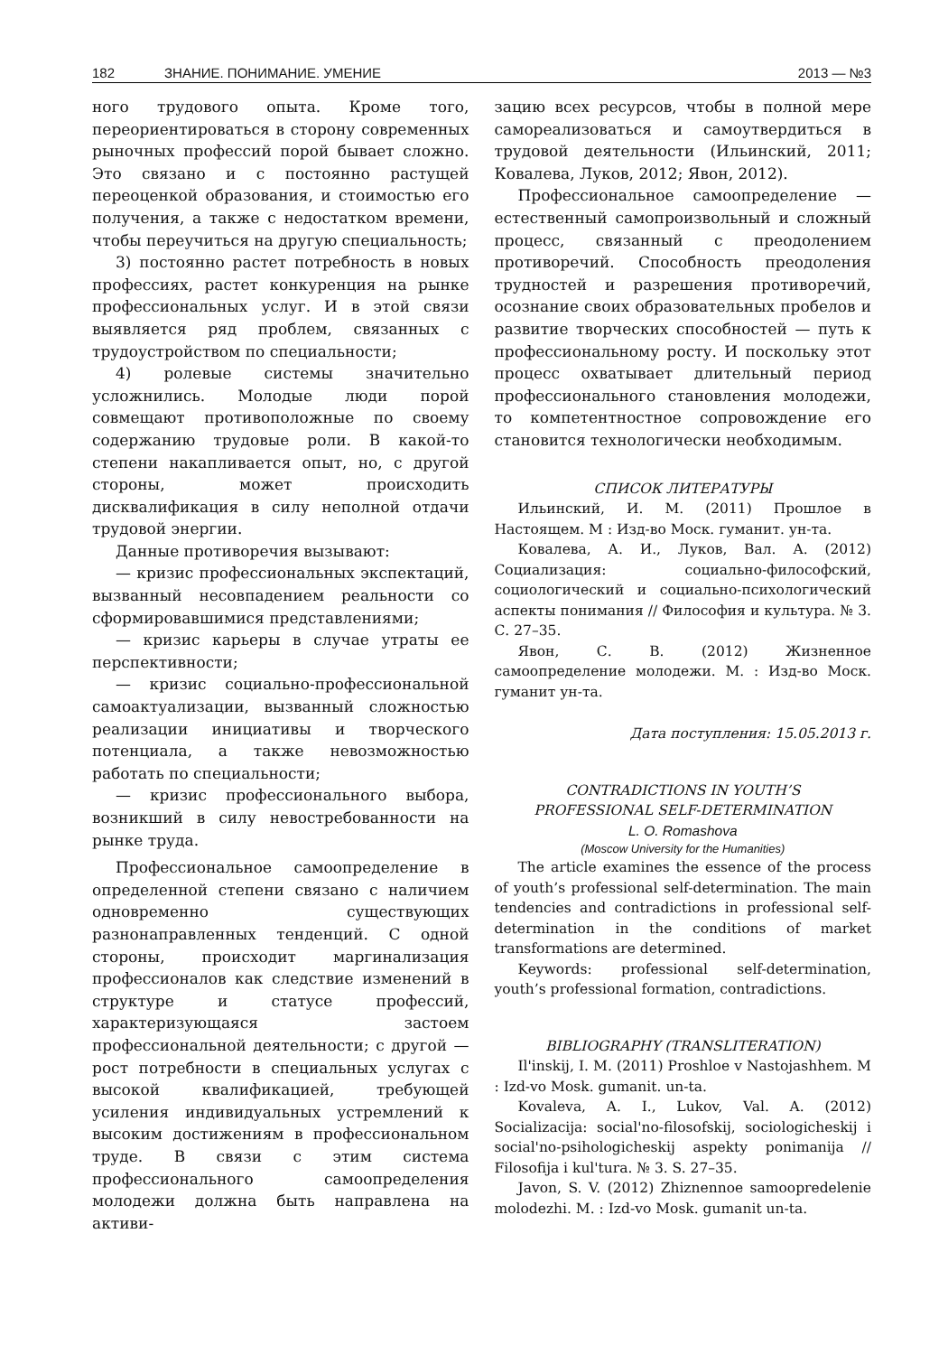182 ЗНАНИЕ. ПОНИМАНИЕ. УМЕНИЕ 2013 — №3
ного трудового опыта. Кроме того, переориентироваться в сторону современных рыночных профессий порой бывает сложно. Это связано и с постоянно растущей переоценкой образования, и стоимостью его получения, а также с недостатком времени, чтобы переучиться на другую специальность;
3) постоянно растет потребность в новых профессиях, растет конкуренция на рынке профессиональных услуг. И в этой связи выявляется ряд проблем, связанных с трудоустройством по специальности;
4) ролевые системы значительно усложнились. Молодые люди порой совмещают противоположные по своему содержанию трудовые роли. В какой-то степени накапливается опыт, но, с другой стороны, может происходить дисквалификация в силу неполной отдачи трудовой энергии.
Данные противоречия вызывают:
— кризис профессиональных экспектаций, вызванный несовпадением реальности со сформировавшимися представлениями;
— кризис карьеры в случае утраты ее перспективности;
— кризис социально-профессиональной самоактуализации, вызванный сложностью реализации инициативы и творческого потенциала, а также невозможностью работать по специальности;
— кризис профессионального выбора, возникший в силу невостребованности на рынке труда.
Профессиональное самоопределение в определенной степени связано с наличием одновременно существующих разнонаправленных тенденций. С одной стороны, происходит маргинализация профессионалов как следствие изменений в структуре и статусе профессий, характеризующаяся застоем профессиональной деятельности; с другой — рост потребности в специальных услугах с высокой квалификацией, требующей усиления индивидуальных устремлений к высоким достижениям в профессиональном труде. В связи с этим система профессионального самоопределения молодежи должна быть направлена на активи-
зацию всех ресурсов, чтобы в полной мере самореализоваться и самоутвердиться в трудовой деятельности (Ильинский, 2011; Ковалева, Луков, 2012; Явон, 2012).
Профессиональное самоопределение — естественный самопроизвольный и сложный процесс, связанный с преодолением противоречий. Способность преодоления трудностей и разрешения противоречий, осознание своих образовательных пробелов и развитие творческих способностей — путь к профессиональному росту. И поскольку этот процесс охватывает длительный период профессионального становления молодежи, то компетентностное сопровождение его становится технологически необходимым.
СПИСОК ЛИТЕРАТУРЫ
Ильинский, И. М. (2011) Прошлое в Настоящем. М : Изд-во Моск. гуманит. ун-та.
Ковалева, А. И., Луков, Вал. А. (2012) Социализация: социально-философский, социологический и социально-психологический аспекты понимания // Философия и культура. № 3. С. 27–35.
Явон, С. В. (2012) Жизненное самоопределение молодежи. М. : Изд-во Моск. гуманит ун-та.
Дата поступления: 15.05.2013 г.
CONTRADICTIONS IN YOUTH’S
PROFESSIONAL SELF-DETERMINATION
L. O. Romashova
(Moscow University for the Humanities)
The article examines the essence of the process of youth’s professional self-determination. The main tendencies and contradictions in professional self-determination in the conditions of market transformations are determined.
Keywords: professional self-determination, youth’s professional formation, contradictions.
BIBLIOGRAPHY (TRANSLITERATION)
Il'inskij, I. M. (2011) Proshloe v Nastojashhem. M : Izd-vo Mosk. gumanit. un-ta.
Kovaleva, A. I., Lukov, Val. A. (2012) Socializacija: social'no-filosofskij, sociologicheskij i social'no-psihologicheskij aspekty ponimanija // Filosofija i kul'tura. № 3. S. 27–35.
Javon, S. V. (2012) Zhiznennoe samoopredelenie molodezhi. M. : Izd-vo Mosk. gumanit un-ta.